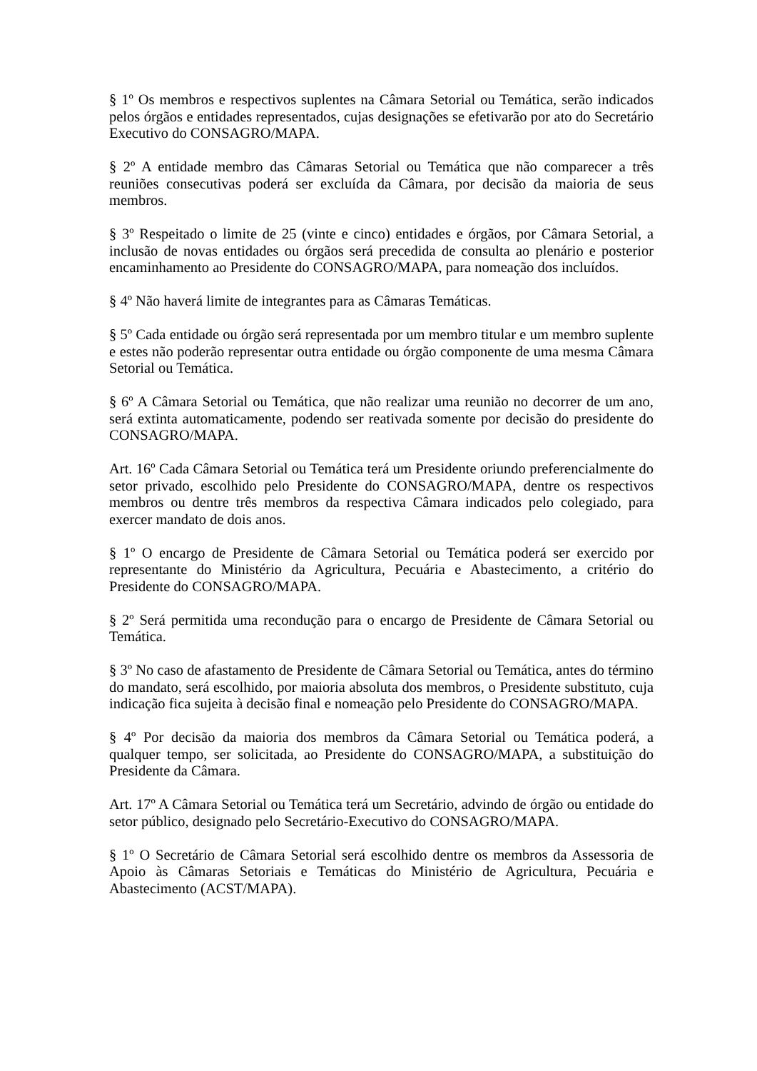§ 1º Os membros e respectivos suplentes na Câmara Setorial ou Temática, serão indicados pelos órgãos e entidades representados, cujas designações se efetivarão por ato do Secretário Executivo do CONSAGRO/MAPA.
§ 2º A entidade membro das Câmaras Setorial ou Temática que não comparecer a três reuniões consecutivas poderá ser excluída da Câmara, por decisão da maioria de seus membros.
§ 3º Respeitado o limite de 25 (vinte e cinco) entidades e órgãos, por Câmara Setorial, a inclusão de novas entidades ou órgãos será precedida de consulta ao plenário e posterior encaminhamento ao Presidente do CONSAGRO/MAPA, para nomeação dos incluídos.
§ 4º Não haverá limite de integrantes para as Câmaras Temáticas.
§ 5º Cada entidade ou órgão será representada por um membro titular e um membro suplente e estes não poderão representar outra entidade ou órgão componente de uma mesma Câmara Setorial ou Temática.
§ 6º A Câmara Setorial ou Temática, que não realizar uma reunião no decorrer de um ano, será extinta automaticamente, podendo ser reativada somente por decisão do presidente do CONSAGRO/MAPA.
Art. 16º Cada Câmara Setorial ou Temática terá um Presidente oriundo preferencialmente do setor privado, escolhido pelo Presidente do CONSAGRO/MAPA, dentre os respectivos membros ou dentre três membros da respectiva Câmara indicados pelo colegiado, para exercer mandato de dois anos.
§ 1º O encargo de Presidente de Câmara Setorial ou Temática poderá ser exercido por representante do Ministério da Agricultura, Pecuária e Abastecimento, a critério do Presidente do CONSAGRO/MAPA.
§ 2º Será permitida uma recondução para o encargo de Presidente de Câmara Setorial ou Temática.
§ 3º No caso de afastamento de Presidente de Câmara Setorial ou Temática, antes do término do mandato, será escolhido, por maioria absoluta dos membros, o Presidente substituto, cuja indicação fica sujeita à decisão final e nomeação pelo Presidente do CONSAGRO/MAPA.
§ 4º Por decisão da maioria dos membros da Câmara Setorial ou Temática poderá, a qualquer tempo, ser solicitada, ao Presidente do CONSAGRO/MAPA, a substituição do Presidente da Câmara.
Art. 17º A Câmara Setorial ou Temática terá um Secretário, advindo de órgão ou entidade do setor público, designado pelo Secretário-Executivo do CONSAGRO/MAPA.
§ 1º O Secretário de Câmara Setorial será escolhido dentre os membros da Assessoria de Apoio às Câmaras Setoriais e Temáticas do Ministério de Agricultura, Pecuária e Abastecimento (ACST/MAPA).